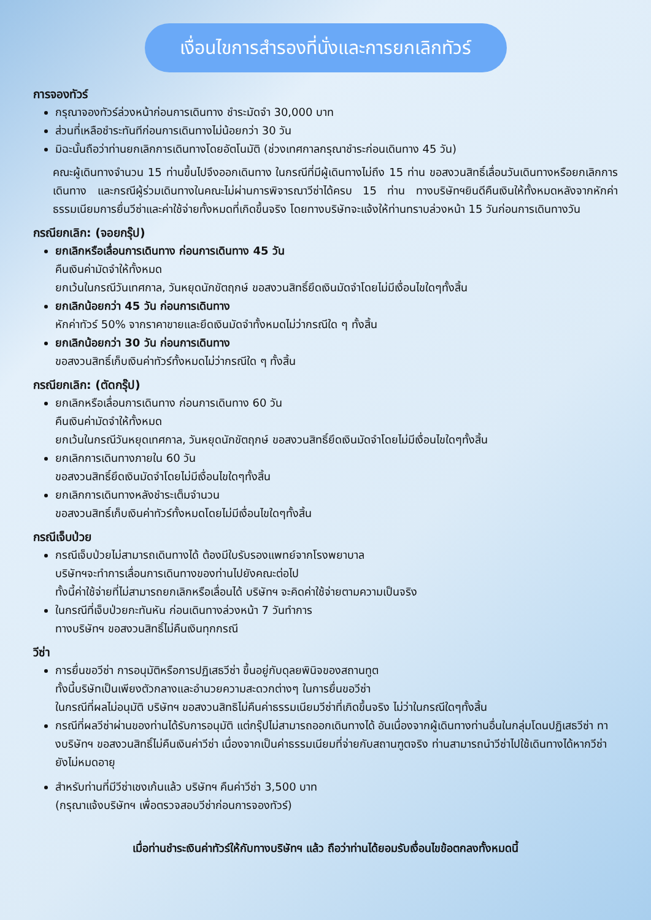เงื่อนไขการสำรองที่นั่งและการยกเลิกทัวร์
การจองทัวร์
กรุณาจองทัวร์ล่วงหน้าก่อนการเดินทาง ชำระมัดจำ 30,000 บาท
ส่วนที่เหลือชำระทันทีก่อนการเดินทางไม่น้อยกว่า 30 วัน
มิฉะนั้นถือว่าท่านยกเลิกการเดินทางโดยอัตโนมัติ (ช่วงเทศกาลกรุณาชำระก่อนเดินทาง 45 วัน)
คณะผู้เดินทางจำนวน 15 ท่านขึ้นไปจึงออกเดินทาง ในกรณีที่มีผู้เดินทางไม่ถึง 15 ท่าน ขอสงวนสิทธิ์เลื่อนวันเดินทางหรือยกเลิกการเดินทาง และกรณีผู้ร่วมเดินทางในคณะไม่ผ่านการพิจารณาวีซ่าได้ครบ 15 ท่าน ทางบริษัทฯยินดีคืนเงินให้ทั้งหมดหลังจากหักค่าธรรมเนียมการยื่นวีซ่าและค่าใช้จ่ายทั้งหมดที่เกิดขึ้นจริง โดยทางบริษัทจะแจ้งให้ท่านทราบล่วงหน้า 15 วันก่อนการเดินทางวัน
กรณียกเลิก: (จอยกรุ๊ป)
ยกเลิกหรือเลื่อนการเดินทาง ก่อนการเดินทาง 45 วัน
คืนเงินค่ามัดจำให้ทั้งหมด
ยกเว้นในกรณีวันเทศกาล, วันหยุดนักขัตฤกษ์ ขอสงวนสิทธิ์ยึดเงินมัดจำโดยไม่มีเงื่อนไขใดๆทั้งสิ้น
ยกเลิกน้อยกว่า 45 วัน ก่อนการเดินทาง
หักค่าทัวร์ 50% จากราคาขายและยึดเงินมัดจำทั้งหมดไม่ว่ากรณีใด ๆ ทั้งสิ้น
ยกเลิกน้อยกว่า 30 วัน ก่อนการเดินทาง
ขอสงวนสิทธิ์เก็บเงินค่าทัวร์ทั้งหมดไม่ว่ากรณีใด ๆ ทั้งสิ้น
กรณียกเลิก: (ตัดกรุ๊ป)
ยกเลิกหรือเลื่อนการเดินทาง ก่อนการเดินทาง 60 วัน
คืนเงินค่ามัดจำให้ทั้งหมด
ยกเว้นในกรณีวันหยุดเทศกาล, วันหยุดนักขัตฤกษ์ ขอสงวนสิทธิ์ยึดเงินมัดจำโดยไม่มีเงื่อนไขใดๆทั้งสิ้น
ยกเลิกการเดินทางภายใน 60 วัน
ขอสงวนสิทธิ์ยึดเงินมัดจำโดยไม่มีเงื่อนไขใดๆทั้งสิ้น
ยกเลิกการเดินทางหลังชำระเต็มจำนวน
ขอสงวนสิทธิ์เก็บเงินค่าทัวร์ทั้งหมดโดยไม่มีเงื่อนไขใดๆทั้งสิ้น
กรณีเจ็บป่วย
กรณีเจ็บป่วยไม่สามารถเดินทางได้ ต้องมีใบรับรองแพทย์จากโรงพยาบาล
บริษัทฯจะทำการเลื่อนการเดินทางของท่านไปยังคณะต่อไป
ทั้งนี้ค่าใช้จ่ายที่ไม่สามารถยกเลิกหรือเลื่อนได้ บริษัทฯ จะคิดค่าใช้จ่ายตามความเป็นจริง
ในกรณีที่เจ็บป่วยกะทันหัน ก่อนเดินทางล่วงหน้า 7 วันทำการ
ทางบริษัทฯ ขอสงวนสิทธิ์ไม่คืนเงินทุกกรณี
วีซ่า
การยื่นขอวีซ่า การอนุมัติหรือการปฏิเสธวีซ่า ขึ้นอยู่กับดุลยพินิจของสถานทูต
ทั้งนี้บริษัทเป็นเพียงตัวกลางและอำนวยความสะดวกต่างๆ ในการยื่นขอวีซ่า
ในกรณีที่ผลไม่อนุมัติ บริษัทฯ ขอสงวนสิทธิไม่คืนค่าธรรมเนียมวีซ่าที่เกิดขึ้นจริง ไม่ว่าในกรณีใดๆทั้งสิ้น
กรณีที่ผลวีซ่าผ่านของท่านได้รับการอนุมัติ แต่กรุ๊ปไม่สามารถออกเดินทางได้ อันเนื่องจากผู้เดินทางท่านอื่นในกลุ่มโดนปฏิเสธวีซ่า ทางบริษัทฯ ขอสงวนสิทธิ์ไม่คืนเงินค่าวีซ่า เนื่องจากเป็นค่าธรรมเนียมที่จ่ายกับสถานฑูตจริง ท่านสามารถนำวีซ่าไปใช้เดินทางได้หากวีซ่ายังไม่หมดอายุ
สำหรับท่านที่มีวีซ่าเชงเก้นแล้ว บริษัทฯ คืนค่าวีซ่า 3,500 บาท
(กรุณาแจ้งบริษัทฯ เพื่อตรวจสอบวีซ่าก่อนการจองทัวร์)
เมื่อท่านชำระเงินค่าทัวร์ให้กับทางบริษัทฯ แล้ว ถือว่าท่านได้ยอมรับเงื่อนไขข้อตกลงทั้งหมดนี้